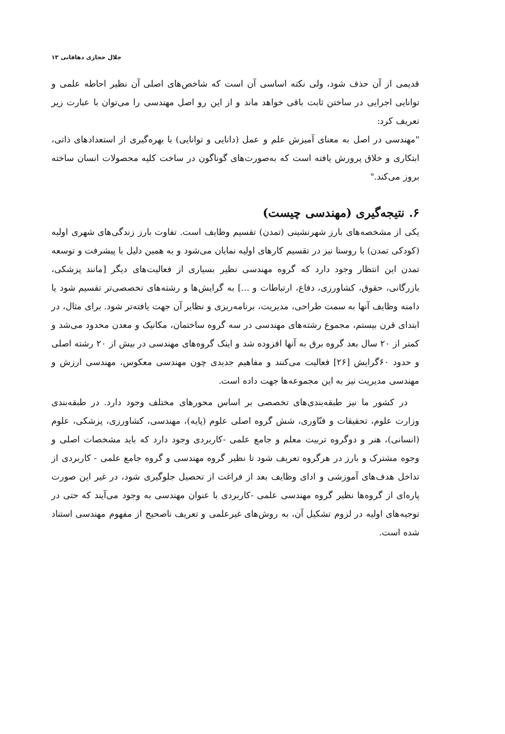جلال حجازی دهاقانی ۱۳
قدیمی از آن حذف شود، ولی نکته اساسی آن است که شاخص‌های اصلی آن نظیر احاطه علمی و توانایی اجرایی در ساختن ثابت باقی خواهد ماند و از این رو اصل مهندسی را می‌توان با عبارت زیر تعریف کرد:
"مهندسی در اصل به معنای آمیزش علم و عمل (دانایی و توانایی) با بهره‌گیری از استعدادهای ذاتی، ابتکاری و خلاق پرورش یافته است که به‌صورت‌های گوناگون در ساخت کلیه محصولات انسان ساخته بروز می‌کند."
۶. نتیجه‌گیری (مهندسی چیست)
یکی از مشخصه‌های بارز شهرنشینی (تمدن) تقسیم وظایف است. تفاوت بارز زندگی‌های شهری اولیه (کودکی تمدن) با روستا نیز در تقسیم کارهای اولیه نمایان می‌شود و به همین دلیل با پیشرفت و توسعه تمدن این انتظار وجود دارد که گروه مهندسی نظیر بسیاری از فعالیت‌های دیگر [مانند پزشکی، بازرگانی، حقوق، کشاورزی، دفاع، ارتباطات و ...] به گرایش‌ها و رشته‌های تخصصی‌تر تقسیم شود یا دامنه وظایف آنها به سمت طراحی، مدیریت، برنامه‌ریزی و نظایر آن جهت یافته‌تر شود. برای مثال، در ابتدای قرن بیستم، مجموع رشته‌های مهندسی در سه گروه ساختمان، مکانیک و معدن محدود می‌شد و کمتر از ۲۰ سال بعد گروه برق به آنها افزوده شد و اینک گروه‌های مهندسی در بیش از ۲۰ رشته اصلی و حدود ۶۰گرایش [۲۶] فعالیت می‌کنند و مفاهیم جدیدی چون مهندسی معکوس، مهندسی ارزش و مهندسی مدیریت نیز به این مجموعه‌ها جهت داده است.
در کشور ما نیز طبقه‌بندی‌های تخصصی بر اساس محورهای مختلف وجود دارد. در طبقه‌بندی وزارت علوم، تحقیقات و فنّاوری، شش گروه اصلی علوم (پایه)، مهندسی، کشاورزی، پزشکی، علوم (انسانی)، هنر و دوگروه تربیت معلم و جامع علمی -کاربردی وجود دارد که باید مشخصات اصلی و وجوه مشترک و بارز در هرگروه تعریف شود تا نظیر گروه مهندسی و گروه جامع علمی - کاربردی از تداخل هدف‌های آموزشی و ادای وظایف بعد از فراغت از تحصیل جلوگیری شود، در غیر این صورت پاره‌ای از گروه‌ها نظیر گروه مهندسی علمی -کاربردی با عنوان مهندسی به وجود می‌آیند که حتی در توجیه‌های اولیه در لزوم تشکیل آن، به روش‌های غیرعلمی و تعریف ناصحیح از مفهوم مهندسی استناد شده است.